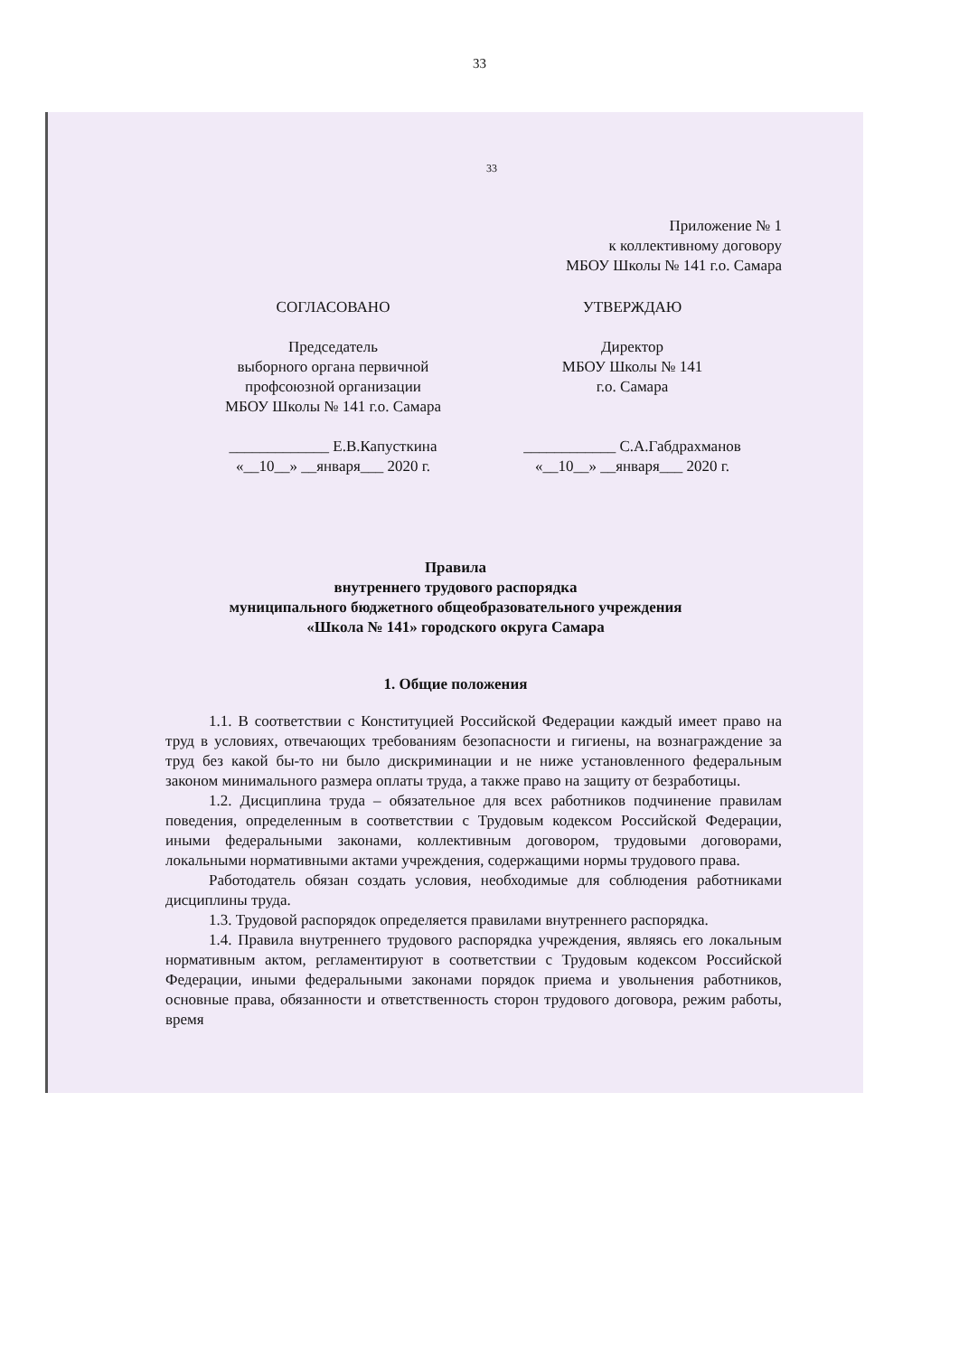33
33
Приложение № 1
к коллективному договору
МБОУ Школы № 141 г.о. Самара
СОГЛАСОВАНО
Председатель
выборного органа первичной
профсоюзной организации
МБОУ Школы № 141 г.о. Самара
_____________ Е.В.Капусткина
«__10__» __января___ 2020 г.
УТВЕРЖДАЮ
Директор
МБОУ Школы № 141
г.о. Самара
____________ С.А.Габдрахманов
«__10__» __января___ 2020 г.
Правила
внутреннего трудового распорядка
муниципального бюджетного общеобразовательного учреждения
«Школа № 141» городского округа Самара
1. Общие положения
1.1. В соответствии с Конституцией Российской Федерации каждый имеет право на труд в условиях, отвечающих требованиям безопасности и гигиены, на вознаграждение за труд без какой бы-то ни было дискриминации и не ниже установленного федеральным законом минимального размера оплаты труда, а также право на защиту от безработицы.
1.2. Дисциплина труда – обязательное для всех работников подчинение правилам поведения, определенным в соответствии с Трудовым кодексом Российской Федерации, иными федеральными законами, коллективным договором, трудовыми договорами, локальными нормативными актами учреждения, содержащими нормы трудового права.
Работодатель обязан создать условия, необходимые для соблюдения работниками дисциплины труда.
1.3. Трудовой распорядок определяется правилами внутреннего распорядка.
1.4. Правила внутреннего трудового распорядка учреждения, являясь его локальным нормативным актом, регламентируют в соответствии с Трудовым кодексом Российской Федерации, иными федеральными законами порядок приема и увольнения работников, основные права, обязанности и ответственность сторон трудового договора, режим работы, время